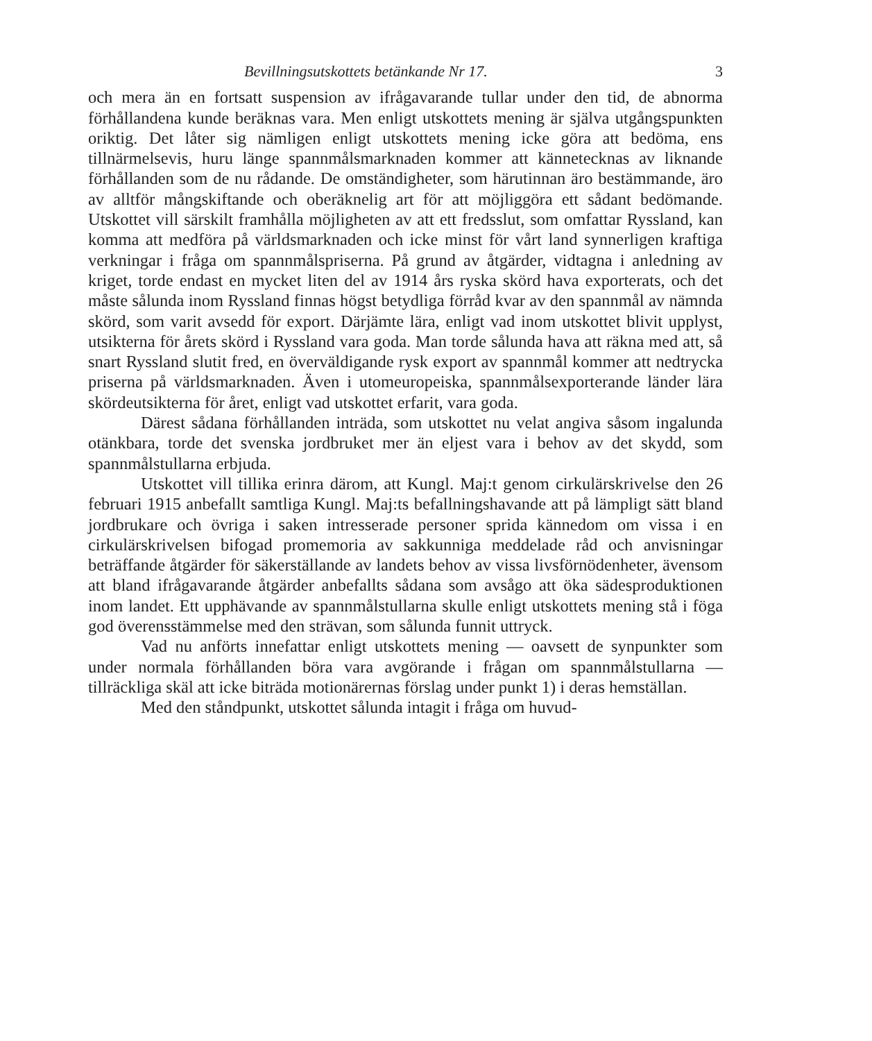Bevillningsutskottets betänkande Nr 17. 3
och mera än en fortsatt suspension av ifrågavarande tullar under den tid, de abnorma förhållandena kunde beräknas vara. Men enligt utskottets mening är själva utgångspunkten oriktig. Det låter sig nämligen enligt utskottets mening icke göra att bedöma, ens tillnärmelsevis, huru länge spannmålsmarknaden kommer att kännetecknas av liknande förhållanden som de nu rådande. De omständigheter, som härutinnan äro bestämmande, äro av alltför mångskiftande och oberäknelig art för att möjliggöra ett sådant bedömande. Utskottet vill särskilt framhålla möjligheten av att ett fredsslut, som omfattar Ryssland, kan komma att medföra på världsmarknaden och icke minst för vårt land synnerligen kraftiga verkningar i fråga om spannmålspriserna. På grund av åtgärder, vidtagna i anledning av kriget, torde endast en mycket liten del av 1914 års ryska skörd hava exporterats, och det måste sålunda inom Ryssland finnas högst betydliga förråd kvar av den spannmål av nämnda skörd, som varit avsedd för export. Därjämte lära, enligt vad inom utskottet blivit upplyst, utsikterna för årets skörd i Ryssland vara goda. Man torde sålunda hava att räkna med att, så snart Ryssland slutit fred, en överväldigande rysk export av spannmål kommer att nedtrycka priserna på världsmarknaden. Även i utomeuropeiska, spannmålsexporterande länder lära skördeutsikterna för året, enligt vad utskottet erfarit, vara goda.
Därest sådana förhållanden inträda, som utskottet nu velat angiva såsom ingalunda otänkbara, torde det svenska jordbruket mer än eljest vara i behov av det skydd, som spannmålstullarna erbjuda.
Utskottet vill tillika erinra därom, att Kungl. Maj:t genom cirkulärskrivelse den 26 februari 1915 anbefallt samtliga Kungl. Maj:ts befallningshavande att på lämpligt sätt bland jordbrukare och övriga i saken intresserade personer sprida kännedom om vissa i en cirkulärskrivelsen bifogad promemoria av sakkunniga meddelade råd och anvisningar beträffande åtgärder för säkerställande av landets behov av vissa livsförnödenheter, ävensom att bland ifrågavarande åtgärder anbefallts sådana som avsågo att öka sädesproduktionen inom landet. Ett upphävande av spannmålstullarna skulle enligt utskottets mening stå i föga god överensstämmelse med den strävan, som sålunda funnit uttryck.
Vad nu anförts innefattar enligt utskottets mening — oavsett de synpunkter som under normala förhållanden böra vara avgörande i frågan om spannmålstullarna — tillräckliga skäl att icke biträda motionärernas förslag under punkt 1) i deras hemställan.
Med den ståndpunkt, utskottet sålunda intagit i fråga om huvud-